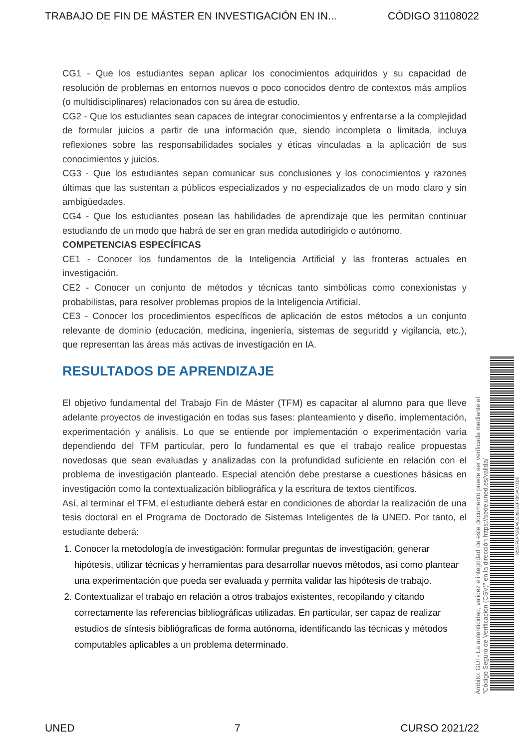TRABAJO DE FIN DE MÁSTER EN INVESTIGACIÓN EN IN... CÓDIGO 31108022
CG1 - Que los estudiantes sepan aplicar los conocimientos adquiridos y su capacidad de resolución de problemas en entornos nuevos o poco conocidos dentro de contextos más amplios (o multidisciplinares) relacionados con su área de estudio.
CG2 - Que los estudiantes sean capaces de integrar conocimientos y enfrentarse a la complejidad de formular juicios a partir de una información que, siendo incompleta o limitada, incluya reflexiones sobre las responsabilidades sociales y éticas vinculadas a la aplicación de sus conocimientos y juicios.
CG3 - Que los estudiantes sepan comunicar sus conclusiones y los conocimientos y razones últimas que las sustentan a públicos especializados y no especializados de un modo claro y sin ambigüedades.
CG4 - Que los estudiantes posean las habilidades de aprendizaje que les permitan continuar estudiando de un modo que habrá de ser en gran medida autodirigido o autónomo.
COMPETENCIAS ESPECÍFICAS
CE1 - Conocer los fundamentos de la Inteligencia Artificial y las fronteras actuales en investigación.
CE2 - Conocer un conjunto de métodos y técnicas tanto simbólicas como conexionistas y probabilistas, para resolver problemas propios de la Inteligencia Artificial.
CE3 - Conocer los procedimientos específicos de aplicación de estos métodos a un conjunto relevante de dominio (educación, medicina, ingeniería, sistemas de seguridd y vigilancia, etc.), que representan las áreas más activas de investigación en IA.
RESULTADOS DE APRENDIZAJE
El objetivo fundamental del Trabajo Fin de Máster (TFM) es capacitar al alumno para que lleve adelante proyectos de investigación en todas sus fases: planteamiento y diseño, implementación, experimentación y análisis. Lo que se entiende por implementación o experimentación varía dependiendo del TFM particular, pero lo fundamental es que el trabajo realice propuestas novedosas que sean evaluadas y analizadas con la profundidad suficiente en relación con el problema de investigación planteado. Especial atención debe prestarse a cuestiones básicas en investigación como la contextualización bibliográfica y la escritura de textos científicos.
Así, al terminar el TFM, el estudiante deberá estar en condiciones de abordar la realización de una tesis doctoral en el Programa de Doctorado de Sistemas Inteligentes de la UNED. Por tanto, el estudiante deberá:
1. Conocer la metodología de investigación: formular preguntas de investigación, generar hipótesis, utilizar técnicas y herramientas para desarrollar nuevos métodos, así como plantear una experimentación que pueda ser evaluada y permita validar las hipótesis de trabajo.
2. Contextualizar el trabajo en relación a otros trabajos existentes, recopilando y citando correctamente las referencias bibliográficas utilizadas. En particular, ser capaz de realizar estudios de síntesis bibliógraficas de forma autónoma, identificando las técnicas y métodos computables aplicables a un problema determinado.
Ámbito: GUI - La autenticidad, validez e integridad de este documento puede ser verificada mediante el
"Código Seguro de Verificación (CSV)" en la dirección https://sede.uned.es/valida/
82158F0A7CAEA9D2B98EEF7B69AD71DE
UNED 7 CURSO 2021/22